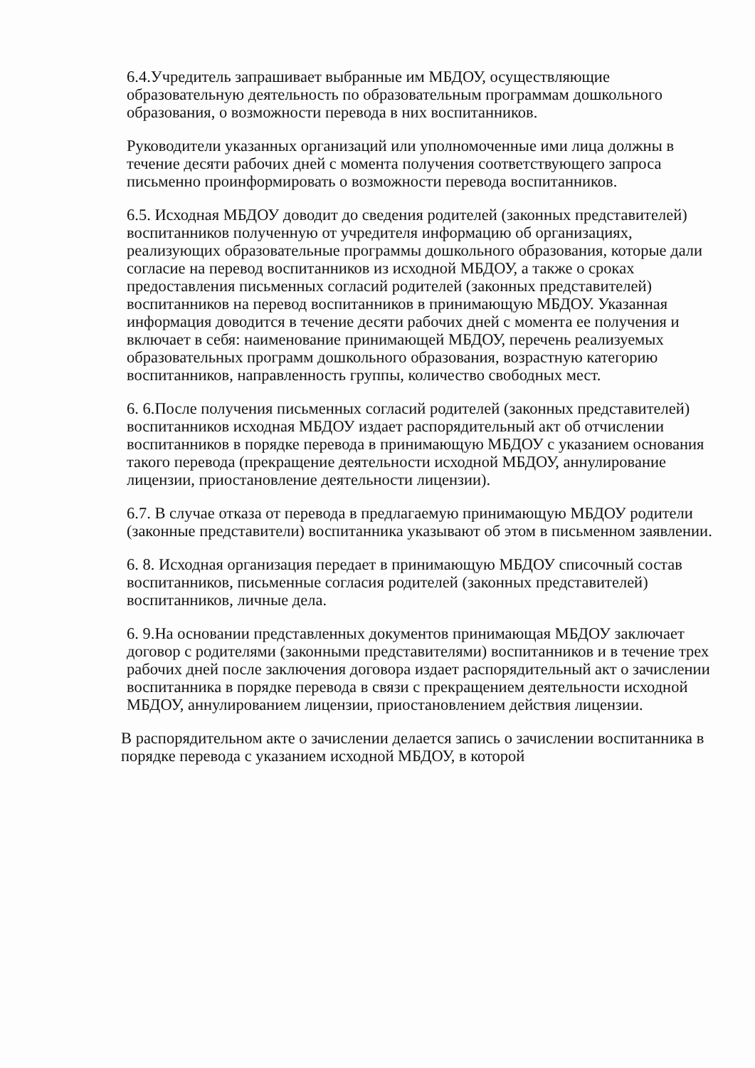6.4.Учредитель запрашивает выбранные им МБДОУ, осуществляющие образовательную деятельность по образовательным программам дошкольного образования, о возможности перевода в них воспитанников.
Руководители указанных организаций или уполномоченные ими лица должны в течение десяти рабочих дней с момента получения соответствующего запроса письменно проинформировать о возможности перевода воспитанников.
6.5. Исходная МБДОУ доводит до сведения родителей (законных представителей) воспитанников полученную от учредителя информацию об организациях, реализующих образовательные программы дошкольного образования, которые дали согласие на перевод воспитанников из исходной МБДОУ, а также о сроках предоставления письменных согласий родителей (законных представителей) воспитанников на перевод воспитанников в принимающую МБДОУ. Указанная информация доводится в течение десяти рабочих дней с момента ее получения и включает в себя: наименование принимающей МБДОУ, перечень реализуемых образовательных программ дошкольного образования, возрастную категорию воспитанников, направленность группы, количество свободных мест.
6. 6.После получения письменных согласий родителей (законных представителей) воспитанников исходная МБДОУ издает распорядительный акт об отчислении воспитанников в порядке перевода в принимающую МБДОУ с указанием основания такого перевода (прекращение деятельности исходной МБДОУ, аннулирование лицензии, приостановление деятельности лицензии).
6.7. В случае отказа от перевода в предлагаемую принимающую МБДОУ родители (законные представители) воспитанника указывают об этом в письменном заявлении.
6. 8. Исходная организация передает в принимающую МБДОУ списочный состав воспитанников, письменные согласия родителей (законных представителей) воспитанников, личные дела.
6. 9.На основании представленных документов принимающая МБДОУ заключает договор с родителями (законными представителями) воспитанников и в течение трех рабочих дней после заключения договора издает распорядительный акт о зачислении воспитанника в порядке перевода в связи с прекращением деятельности исходной МБДОУ, аннулированием лицензии, приостановлением действия лицензии.
В распорядительном акте о зачислении делается запись о зачислении воспитанника в порядке перевода с указанием исходной МБДОУ, в которой